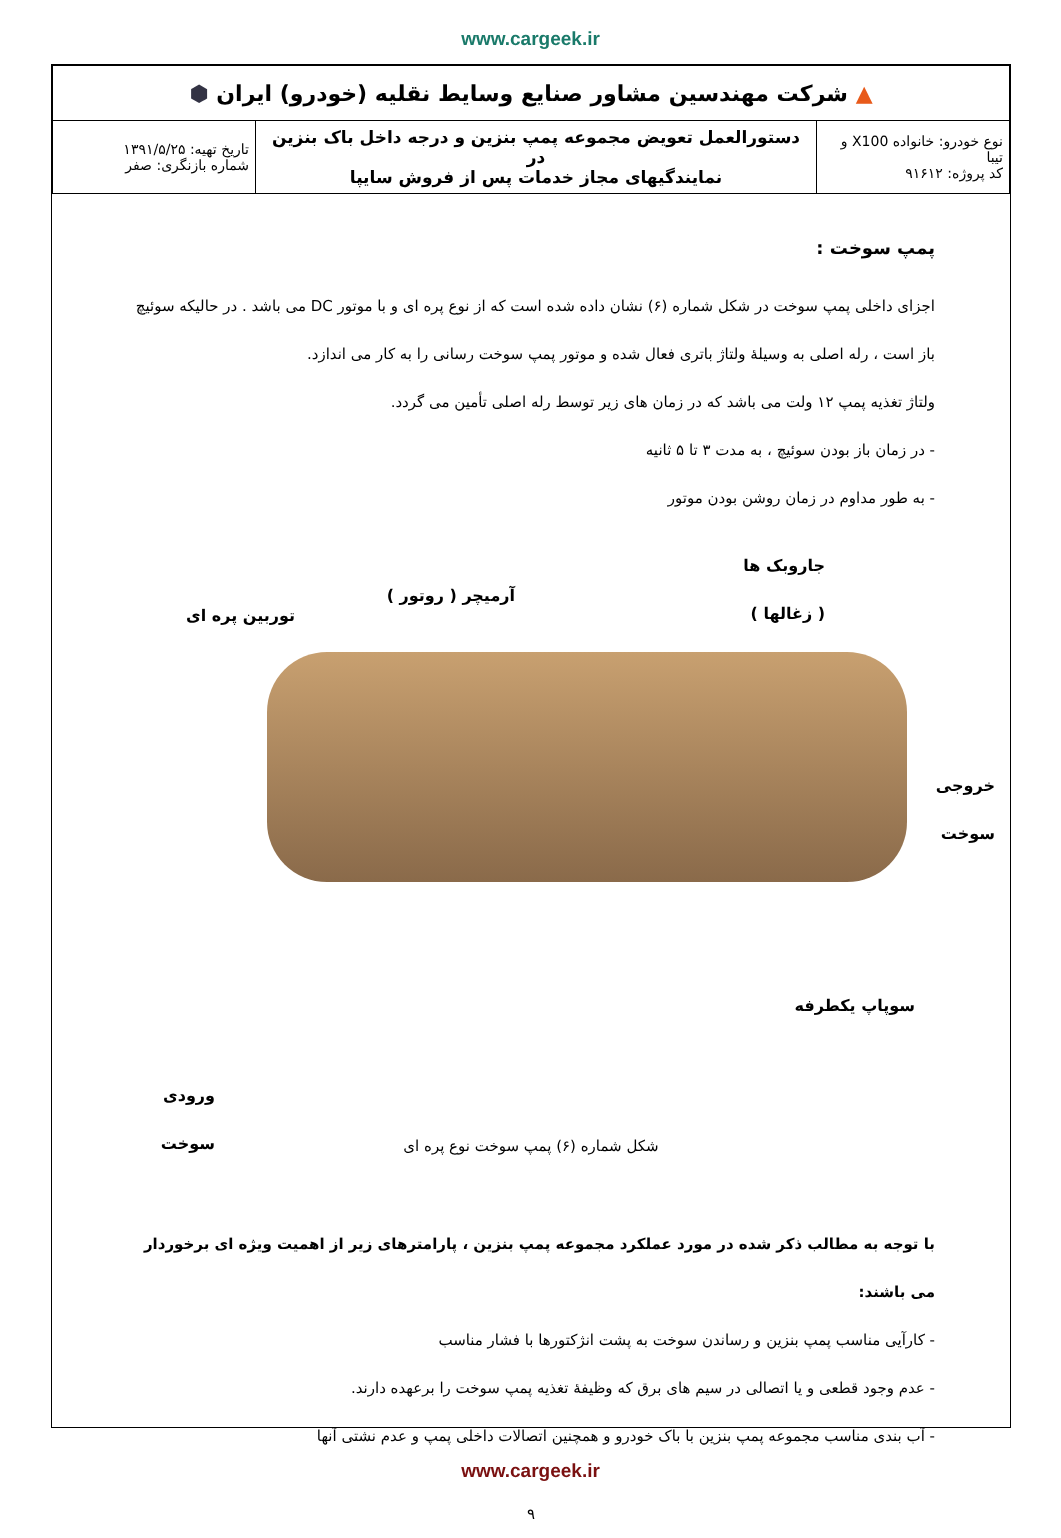www.cargeek.ir
| ▲ شرکت مهندسین مشاور صنایع وسایط نقلیه (خودرو) ایران ⬢ | | |
| نوع خودرو: خانواده X100 و تیبا کد پروژه: ۹۱۶۱۲ | دستورالعمل تعویض مجموعه پمپ بنزین و درجه داخل باک بنزین در نمایندگیهای مجاز خدمات پس از فروش سایپا | تاریخ تهیه: ۱۳۹۱/۵/۲۵ شماره بازنگری: صفر |
پمپ سوخت :
اجزای داخلی پمپ سوخت در شکل شماره (۶) نشان داده شده است که از نوع پره ای و با موتور DC می باشد . در حالیکه سوئیچ باز است ، رله اصلی به وسیلهٔ ولتاژ باتری فعال شده و موتور پمپ سوخت رسانی را به کار می اندازد.
ولتاژ تغذیه پمپ ۱۲ ولت می باشد که در زمان های زیر توسط رله اصلی تأمین می گردد.
- در زمان باز بودن سوئیچ ، به مدت ۳ تا ۵ ثانیه
- به طور مداوم در زمان روشن بودن موتور
جاروبک ها
( زغالها )
آرمیچر ( روتور )
توربین پره ای
خروجی
سوخت
سوپاپ یکطرفه
ورودی سوخت
شکل شماره (۶) پمپ سوخت نوع پره ای
با توجه به مطالب ذکر شده در مورد عملکرد مجموعه پمپ بنزین ، پارامترهای زیر از اهمیت ویژه ای برخوردار می باشند:
- کارآیی مناسب پمپ بنزین و رساندن سوخت به پشت انژکتورها با فشار مناسب
- عدم وجود قطعی و یا اتصالی در سیم های برق که وظیفهٔ تغذیه پمپ سوخت را برعهده دارند.
- آب بندی مناسب مجموعه پمپ بنزین با باک خودرو و همچنین اتصالات داخلی پمپ و عدم نشتی آنها
۹
www.cargeek.ir